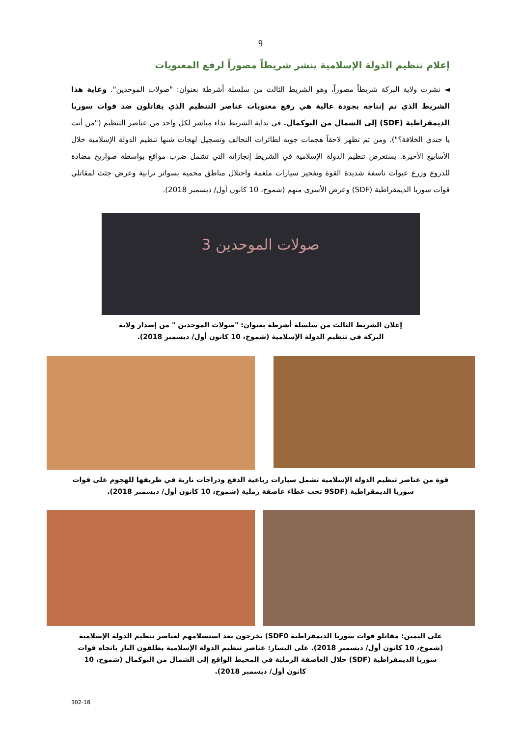9
إعلام تنظيم الدولة الإسلامية ينشر شريطاً مصوراً لرفع المعنويات
◄ نشرت ولاية البركة شريطاً مصوراً، وهو الشريط الثالث من سلسلة أشرطة بعنوان: "صولات الموحدين". وغاية هذا الشريط الذي تم إنتاجه بجودة عالية هي رفع معنويات عناصر التنظيم الذي يقاتلون ضد قوات سوريا الديمقراطية (SDF) إلى الشمال من البوكمال. في بداية الشريط نداء مباشر لكل واحد من عناصر التنظيم ("من أنت يا جندي الخلافة؟"). ومن ثم تظهر لاحقاً هجمات جوية لطائرات التحالف وتسجيل لهجات شنها تنظيم الدولة الإسلامية خلال الأسابيع الأخيرة. يستعرض تنظيم الدولة الإسلامية في الشريط إنجازاته التي تشمل ضرب مواقع بواسطة صواريخ مضادة للدروع وزرع عبوات ناسفة شديدة القوة وتفجير سيارات ملغمة واحتلال مناطق محمية بسواتر ترابية وعرض جثث لمقاتلي قوات سوريا الديمقراطية (SDF) وعرض الأسرى منهم (شموخ، 10 كانون أول/ ديسمبر 2018).
صولات الموحدين 3
إعلان الشريط الثالث من سلسلة أشرطة بعنوان: "صولات الموحدين " من إصدار ولاية البركة في تنظيم الدولة الإسلامية (شموخ، 10 كانون أول/ ديسمبر 2018).
قوة من عناصر تنظيم الدولة الإسلامية تشمل سيارات رباعية الدفع ودراجات نارية في طريقها للهجوم على قوات سوريا الديمقراطية (9SDF تحت غطاء عاصفة رملية (شموخ، 10 كانون أول/ ديسمبر 2018).
على اليمين: مقاتلو قوات سوريا الديمقراطية SDF0) يخرجون بعد استسلامهم لعناصر تنظيم الدولة الإسلامية (شموخ، 10 كانون أول/ ديسمبر 2018). على اليسار: عناصر تنظيم الدولة الإسلامية يطلقون النار باتجاه قوات سوريا الديمقراطية (SDF) خلال العاصفة الرملية في المحيط الواقع إلى الشمال من البوكمال (شموخ، 10 كانون أول/ ديسمبر 2018).
302-18